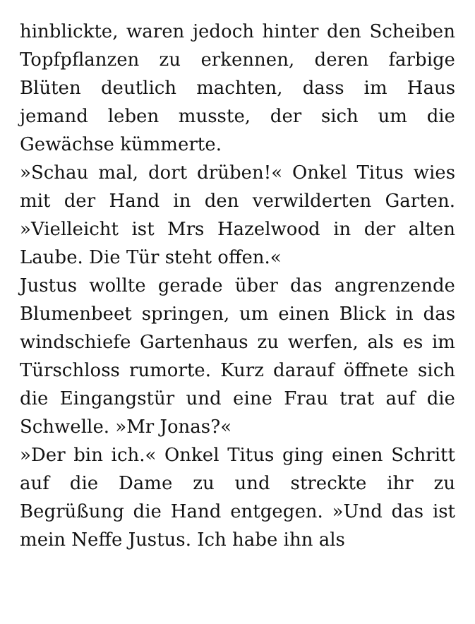hinblickte, waren jedoch hinter den Scheiben Topfpflanzen zu erkennen, deren farbige Blüten deutlich machten, dass im Haus jemand leben musste, der sich um die Gewächse kümmerte.
»Schau mal, dort drüben!« Onkel Titus wies mit der Hand in den verwilderten Garten. »Vielleicht ist Mrs Hazelwood in der alten Laube. Die Tür steht offen.«
Justus wollte gerade über das angrenzende Blumenbeet springen, um einen Blick in das windschiefe Gartenhaus zu werfen, als es im Türschloss rumorte. Kurz darauf öffnete sich die Eingangstür und eine Frau trat auf die Schwelle. »Mr Jonas?«
»Der bin ich.« Onkel Titus ging einen Schritt auf die Dame zu und streckte ihr zu Begrüßung die Hand entgegen. »Und das ist mein Neffe Justus. Ich habe ihn als